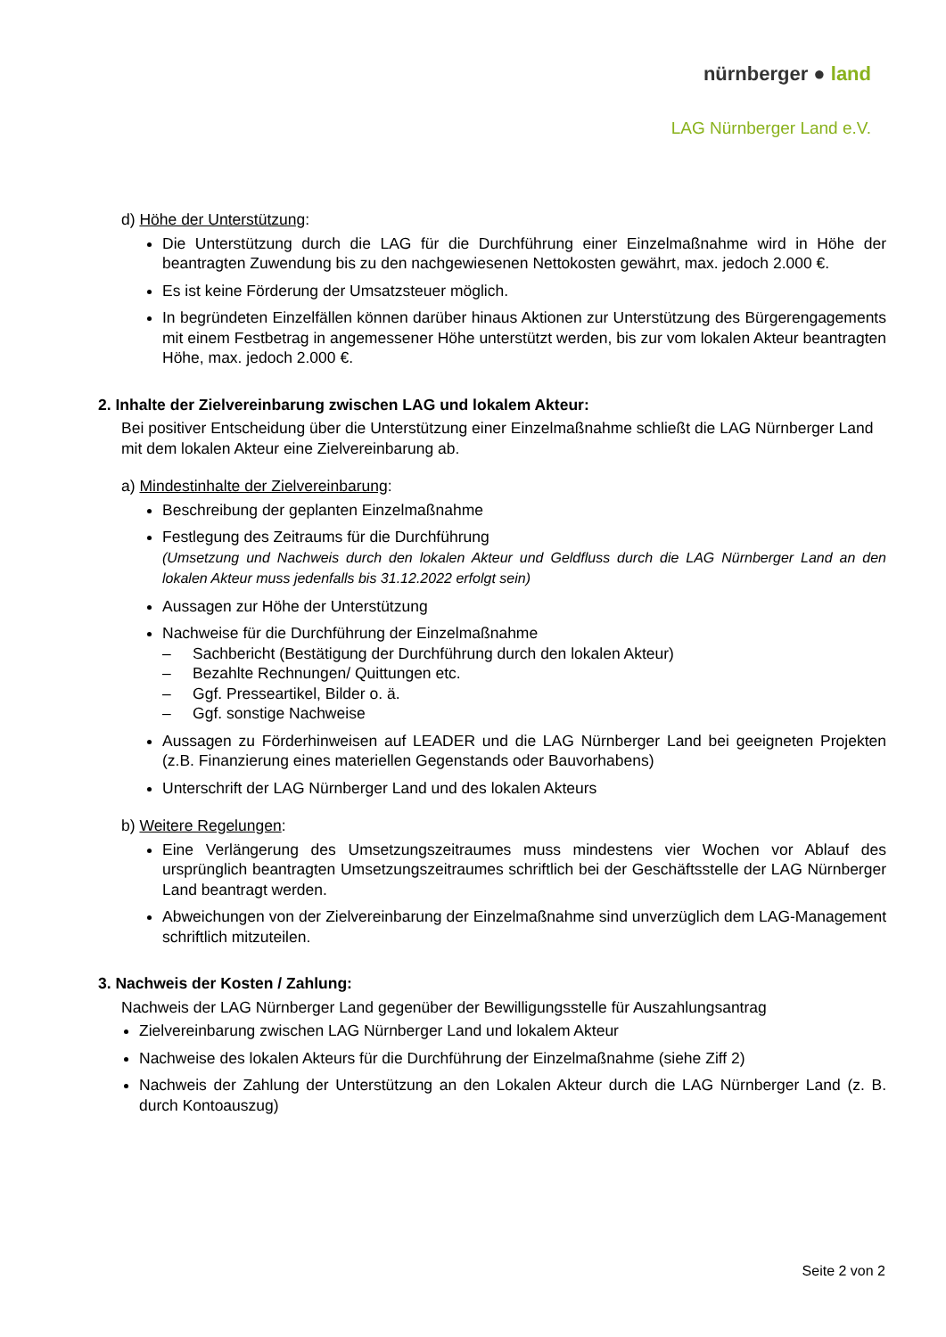nürnberger ● land
LAG Nürnberger Land e.V.
d) Höhe der Unterstützung:
Die Unterstützung durch die LAG für die Durchführung einer Einzelmaßnahme wird in Höhe der beantragten Zuwendung bis zu den nachgewiesenen Nettokosten gewährt, max. jedoch 2.000 €.
Es ist keine Förderung der Umsatzsteuer möglich.
In begründeten Einzelfällen können darüber hinaus Aktionen zur Unterstützung des Bürgerengagements mit einem Festbetrag in angemessener Höhe unterstützt werden, bis zur vom lokalen Akteur beantragten Höhe, max. jedoch 2.000 €.
2. Inhalte der Zielvereinbarung zwischen LAG und lokalem Akteur:
Bei positiver Entscheidung über die Unterstützung einer Einzelmaßnahme schließt die LAG Nürnberger Land mit dem lokalen Akteur eine Zielvereinbarung ab.
a) Mindestinhalte der Zielvereinbarung:
Beschreibung der geplanten Einzelmaßnahme
Festlegung des Zeitraums für die Durchführung
(Umsetzung und Nachweis durch den lokalen Akteur und Geldfluss durch die LAG Nürnberger Land an den lokalen Akteur muss jedenfalls bis 31.12.2022 erfolgt sein)
Aussagen zur Höhe der Unterstützung
Nachweise für die Durchführung der Einzelmaßnahme
– Sachbericht (Bestätigung der Durchführung durch den lokalen Akteur)
– Bezahlte Rechnungen/ Quittungen etc.
– Ggf. Presseartikel, Bilder o. ä.
– Ggf. sonstige Nachweise
Aussagen zu Förderhinweisen auf LEADER und die LAG Nürnberger Land bei geeigneten Projekten (z.B. Finanzierung eines materiellen Gegenstands oder Bauvorhabens)
Unterschrift der LAG Nürnberger Land und des lokalen Akteurs
b) Weitere Regelungen:
Eine Verlängerung des Umsetzungszeitraumes muss mindestens vier Wochen vor Ablauf des ursprünglich beantragten Umsetzungszeitraumes schriftlich bei der Geschäftsstelle der LAG Nürnberger Land beantragt werden.
Abweichungen von der Zielvereinbarung der Einzelmaßnahme sind unverzüglich dem LAG-Management schriftlich mitzuteilen.
3. Nachweis der Kosten / Zahlung:
Nachweis der LAG Nürnberger Land gegenüber der Bewilligungsstelle für Auszahlungsantrag
Zielvereinbarung zwischen LAG Nürnberger Land und lokalem Akteur
Nachweise des lokalen Akteurs für die Durchführung der Einzelmaßnahme (siehe Ziff 2)
Nachweis der Zahlung der Unterstützung an den Lokalen Akteur durch die LAG Nürnberger Land (z. B. durch Kontoauszug)
Seite 2 von 2